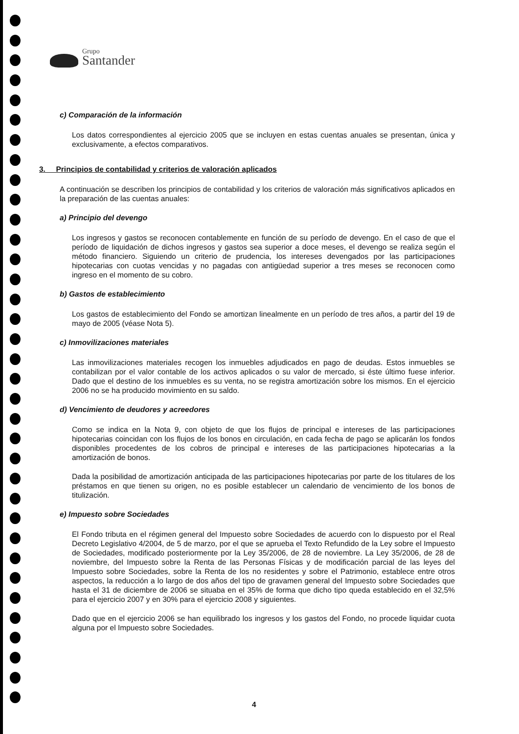Grupo
Santander
c) Comparación de la información
Los datos correspondientes al ejercicio 2005 que se incluyen en estas cuentas anuales se presentan, única y exclusivamente, a efectos comparativos.
3. Principios de contabilidad y criterios de valoración aplicados
A continuación se describen los principios de contabilidad y los criterios de valoración más significativos aplicados en la preparación de las cuentas anuales:
a) Principio del devengo
Los ingresos y gastos se reconocen contablemente en función de su período de devengo. En el caso de que el período de liquidación de dichos ingresos y gastos sea superior a doce meses, el devengo se realiza según el método financiero. Siguiendo un criterio de prudencia, los intereses devengados por las participaciones hipotecarias con cuotas vencidas y no pagadas con antigüedad superior a tres meses se reconocen como ingreso en el momento de su cobro.
b) Gastos de establecimiento
Los gastos de establecimiento del Fondo se amortizan linealmente en un período de tres años, a partir del 19 de mayo de 2005 (véase Nota 5).
c) Inmovilizaciones materiales
Las inmovilizaciones materiales recogen los inmuebles adjudicados en pago de deudas. Estos inmuebles se contabilizan por el valor contable de los activos aplicados o su valor de mercado, si éste último fuese inferior. Dado que el destino de los inmuebles es su venta, no se registra amortización sobre los mismos. En el ejercicio 2006 no se ha producido movimiento en su saldo.
d) Vencimiento de deudores y acreedores
Como se indica en la Nota 9, con objeto de que los flujos de principal e intereses de las participaciones hipotecarias coincidan con los flujos de los bonos en circulación, en cada fecha de pago se aplicarán los fondos disponibles procedentes de los cobros de principal e intereses de las participaciones hipotecarias a la amortización de bonos.
Dada la posibilidad de amortización anticipada de las participaciones hipotecarias por parte de los titulares de los préstamos en que tienen su origen, no es posible establecer un calendario de vencimiento de los bonos de titulización.
e) Impuesto sobre Sociedades
El Fondo tributa en el régimen general del Impuesto sobre Sociedades de acuerdo con lo dispuesto por el Real Decreto Legislativo 4/2004, de 5 de marzo, por el que se aprueba el Texto Refundido de la Ley sobre el Impuesto de Sociedades, modificado posteriormente por la Ley 35/2006, de 28 de noviembre. La Ley 35/2006, de 28 de noviembre, del Impuesto sobre la Renta de las Personas Físicas y de modificación parcial de las leyes del Impuesto sobre Sociedades, sobre la Renta de los no residentes y sobre el Patrimonio, establece entre otros aspectos, la reducción a lo largo de dos años del tipo de gravamen general del Impuesto sobre Sociedades que hasta el 31 de diciembre de 2006 se situaba en el 35% de forma que dicho tipo queda establecido en el 32,5% para el ejercicio 2007 y en 30% para el ejercicio 2008 y siguientes.
Dado que en el ejercicio 2006 se han equilibrado los ingresos y los gastos del Fondo, no procede liquidar cuota alguna por el Impuesto sobre Sociedades.
4